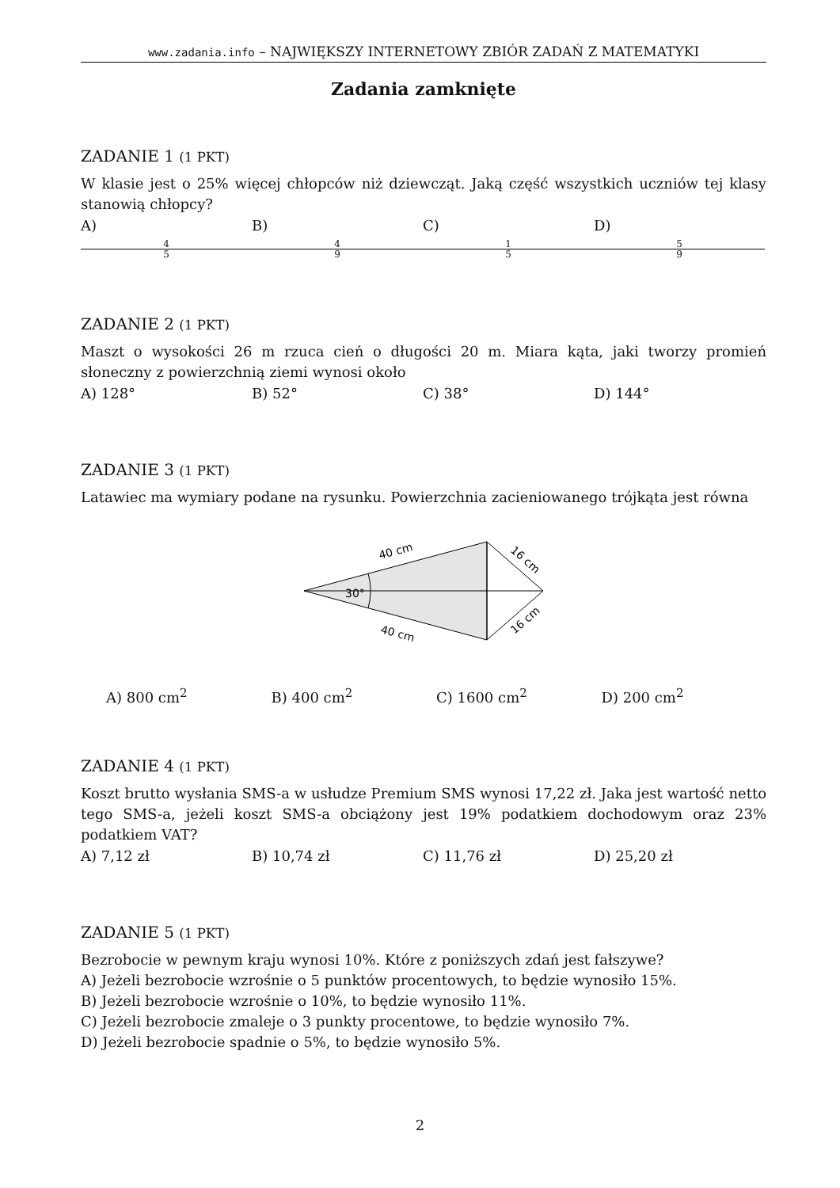www.zadania.info – NAJWIĘKSZY INTERNETOWY ZBIÓR ZADAŃ Z MATEMATYKI
Zadania zamknięte
ZADANIE 1 (1 PKT)
W klasie jest o 25% więcej chłopców niż dziewcząt. Jaką część wszystkich uczniów tej klasy stanowią chłopcy?
A) 4 5 B) 4 9 C) 1 5 D) 5 9
ZADANIE 2 (1 PKT)
Maszt o wysokości 26 m rzuca cień o długości 20 m. Miara kąta, jaki tworzy promień słoneczny z powierzchnią ziemi wynosi około
A) 128° B) 52° C) 38° D) 144°
ZADANIE 3 (1 PKT)
Latawiec ma wymiary podane na rysunku. Powierzchnia zacieniowanego trójkąta jest równa
30°
40 cm
40 cm
16 cm
16 cm
A) 800 cm<sup>2</sup> B) 400 cm<sup>2</sup> C) 1600 cm<sup>2</sup> D) 200 cm<sup>2</sup>
ZADANIE 4 (1 PKT)
Koszt brutto wysłania SMS-a w usłudze Premium SMS wynosi 17,22 zł. Jaka jest wartość netto tego SMS-a, jeżeli koszt SMS-a obciążony jest 19% podatkiem dochodowym oraz 23% podatkiem VAT?
A) 7,12 zł B) 10,74 zł C) 11,76 zł D) 25,20 zł
ZADANIE 5 (1 PKT)
Bezrobocie w pewnym kraju wynosi 10%. Które z poniższych zdań jest fałszywe?
A) Jeżeli bezrobocie wzrośnie o 5 punktów procentowych, to będzie wynosiło 15%.
B) Jeżeli bezrobocie wzrośnie o 10%, to będzie wynosiło 11%.
C) Jeżeli bezrobocie zmaleje o 3 punkty procentowe, to będzie wynosiło 7%.
D) Jeżeli bezrobocie spadnie o 5%, to będzie wynosiło 5%.
2